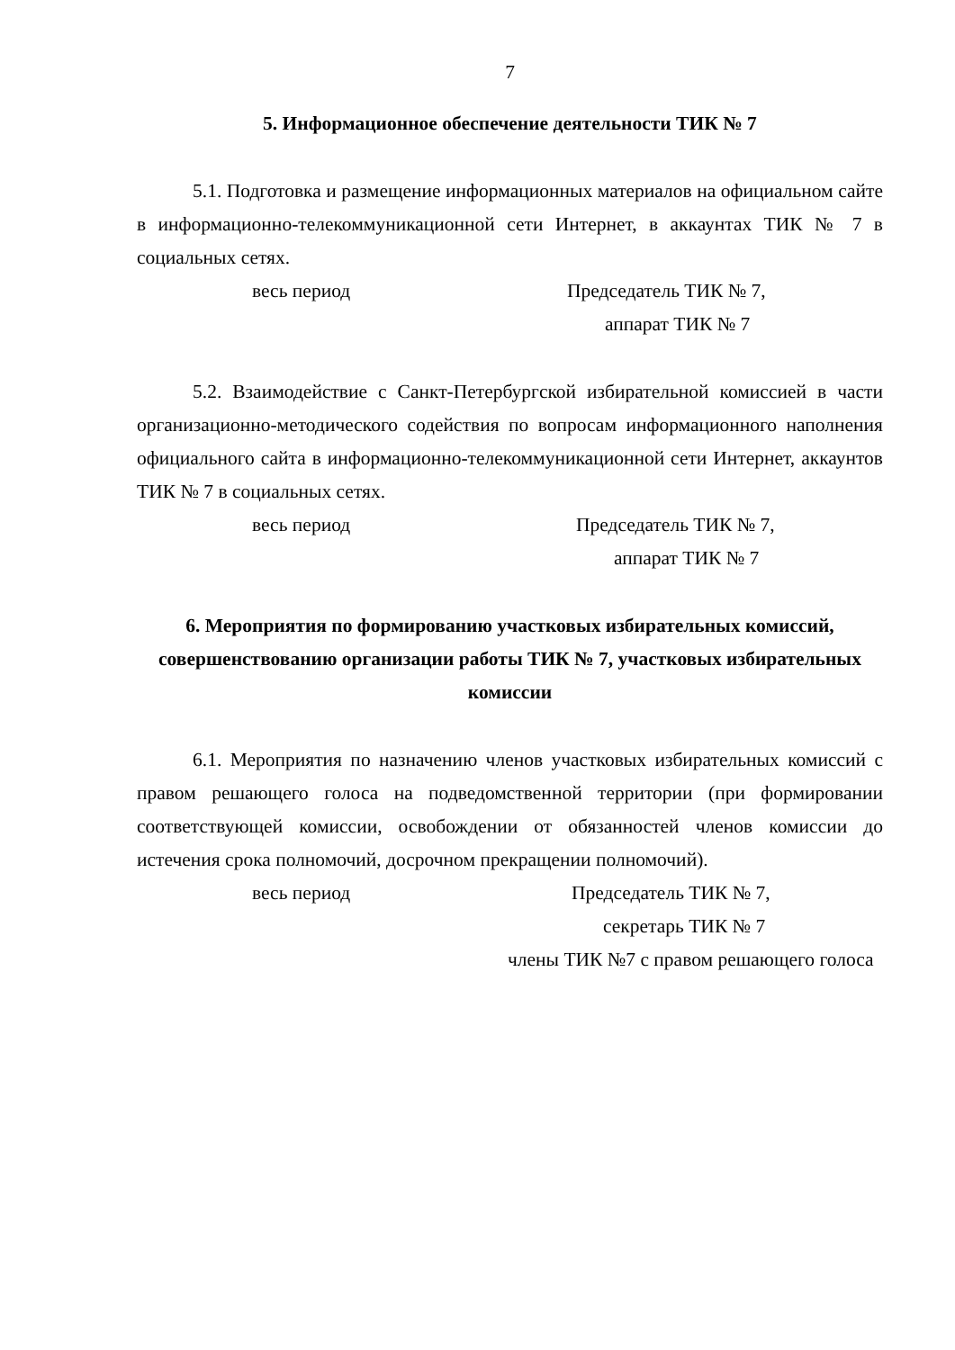7
5. Информационное обеспечение деятельности ТИК № 7
5.1. Подготовка и размещение информационных материалов на официальном сайте в информационно-телекоммуникационной сети Интернет, в аккаунтах ТИК № 7 в социальных сетях.
весь период Председатель ТИК № 7,
аппарат ТИК № 7
5.2. Взаимодействие с Санкт-Петербургской избирательной комиссией в части организационно-методического содействия по вопросам информационного наполнения официального сайта в информационно-телекоммуникационной сети Интернет, аккаунтов ТИК № 7 в социальных сетях.
весь период Председатель ТИК № 7,
аппарат ТИК № 7
6. Мероприятия по формированию участковых избирательных комиссий, совершенствованию организации работы ТИК № 7, участковых избирательных комиссии
6.1. Мероприятия по назначению членов участковых избирательных комиссий с правом решающего голоса на подведомственной территории (при формировании соответствующей комиссии, освобождении от обязанностей членов комиссии до истечения срока полномочий, досрочном прекращении полномочий).
весь период Председатель ТИК № 7,
секретарь ТИК № 7
члены ТИК №7 с правом решающего голоса